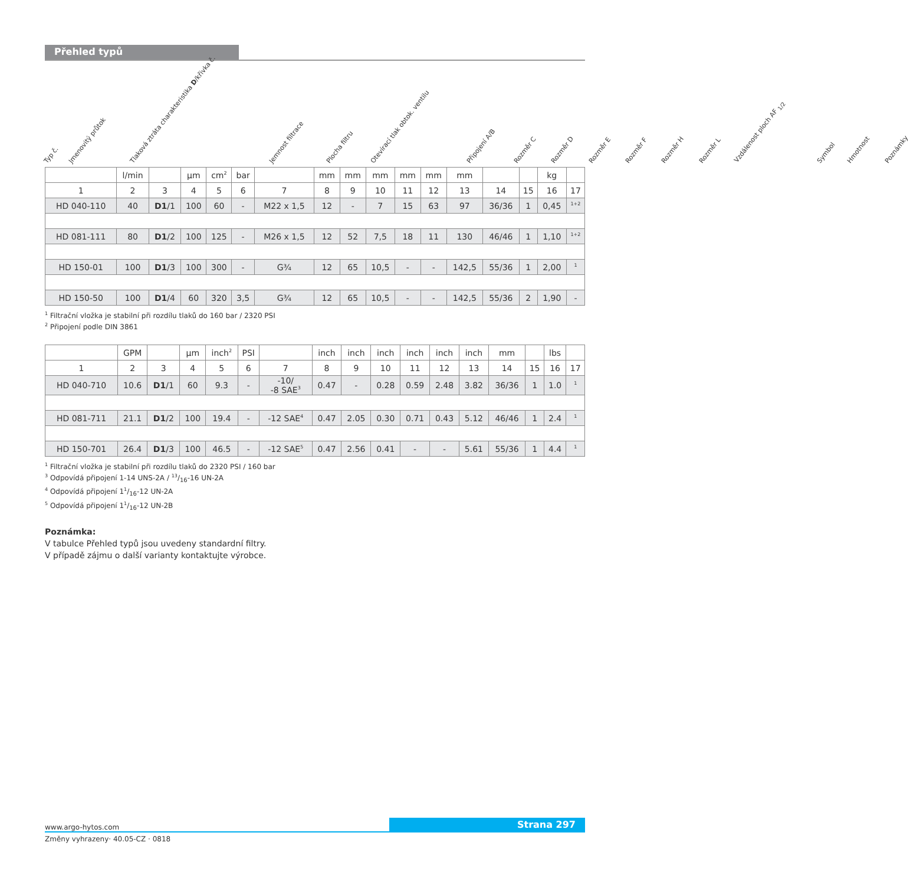Přehled typů
Typ č.
Jmenovitý průtok
Tlaková ztráta charakteristika D/křivka č.
Jemnost filtrace
Plocha filtru
Otevírací tlak obtok. ventilu
Připojení A/B
Rozměr C
Rozměr D
Rozměr E
Rozměr F
Rozměr H
Rozměr L
Vzdálenost ploch AF <sub>1/2</sub>
Symbol
Hmotnost
Poznámky
| | l/min | | µm | cm<sup>2</sup> | bar | | mm | mm | mm | mm | mm | mm | | | kg | |
| --- | --- | --- | --- | --- | --- | --- | --- | --- | --- | --- | --- | --- | --- | --- | --- | --- |
| 1 | 2 | 3 | 4 | 5 | 6 | 7 | 8 | 9 | 10 | 11 | 12 | 13 | 14 | 15 | 16 | 17 |
| HD 040-110 | 40 | D1 /1 | 100 | 60 | - | M22 x 1,5 | 12 | - | 7 | 15 | 63 | 97 | 36/36 | 1 | 0,45 | <sup>1+2</sup> |
| HD 081-111 | 80 | D1 /2 | 100 | 125 | - | M26 x 1,5 | 12 | 52 | 7,5 | 18 | 11 | 130 | 46/46 | 1 | 1,10 | <sup>1+2</sup> |
| HD 150-01 | 100 | D1 /3 | 100 | 300 | - | G¾ | 12 | 65 | 10,5 | - | - | 142,5 | 55/36 | 1 | 2,00 | <sup>1</sup> |
| HD 150-50 | 100 | D1 /4 | 60 | 320 | 3,5 | G¾ | 12 | 65 | 10,5 | - | - | 142,5 | 55/36 | 2 | 1,90 | - |
<sup>1</sup> Filtrační vložka je stabilní při rozdílu tlaků do 160 bar / 2320 PSI
<sup>2</sup> Připojení podle DIN 3861
| | GPM | | µm | inch<sup>2</sup> | PSI | | inch | inch | inch | inch | inch | inch | mm | | lbs | |
| --- | --- | --- | --- | --- | --- | --- | --- | --- | --- | --- | --- | --- | --- | --- | --- | --- |
| 1 | 2 | 3 | 4 | 5 | 6 | 7 | 8 | 9 | 10 | 11 | 12 | 13 | 14 | 15 | 16 | 17 |
| HD 040-710 | 10.6 | D1 /1 | 60 | 9.3 | - | -10/ -8 SAE<sup>3</sup> | 0.47 | - | 0.28 | 0.59 | 2.48 | 3.82 | 36/36 | 1 | 1.0 | <sup>1</sup> |
| HD 081-711 | 21.1 | D1 /2 | 100 | 19.4 | - | -12 SAE<sup>4</sup> | 0.47 | 2.05 | 0.30 | 0.71 | 0.43 | 5.12 | 46/46 | 1 | 2.4 | <sup>1</sup> |
| HD 150-701 | 26.4 | D1 /3 | 100 | 46.5 | - | -12 SAE<sup>5</sup> | 0.47 | 2.56 | 0.41 | - | - | 5.61 | 55/36 | 1 | 4.4 | <sup>1</sup> |
<sup>1</sup> Filtrační vložka je stabilní při rozdílu tlaků do 2320 PSI / 160 bar
<sup>3</sup> Odpovídá připojení 1-14 UNS-2A / 13/16-16 UN-2A
<sup>4</sup> Odpovídá připojení 11/16-12 UN-2A
<sup>5</sup> Odpovídá připojení 11/16-12 UN-2B
Poznámka:
V tabulce Přehled typů jsou uvedeny standardní filtry.
V případě zájmu o další varianty kontaktujte výrobce.
www.argo-hytos.com Strana 297
Změny vyhrazeny· 40.05-CZ · 0818